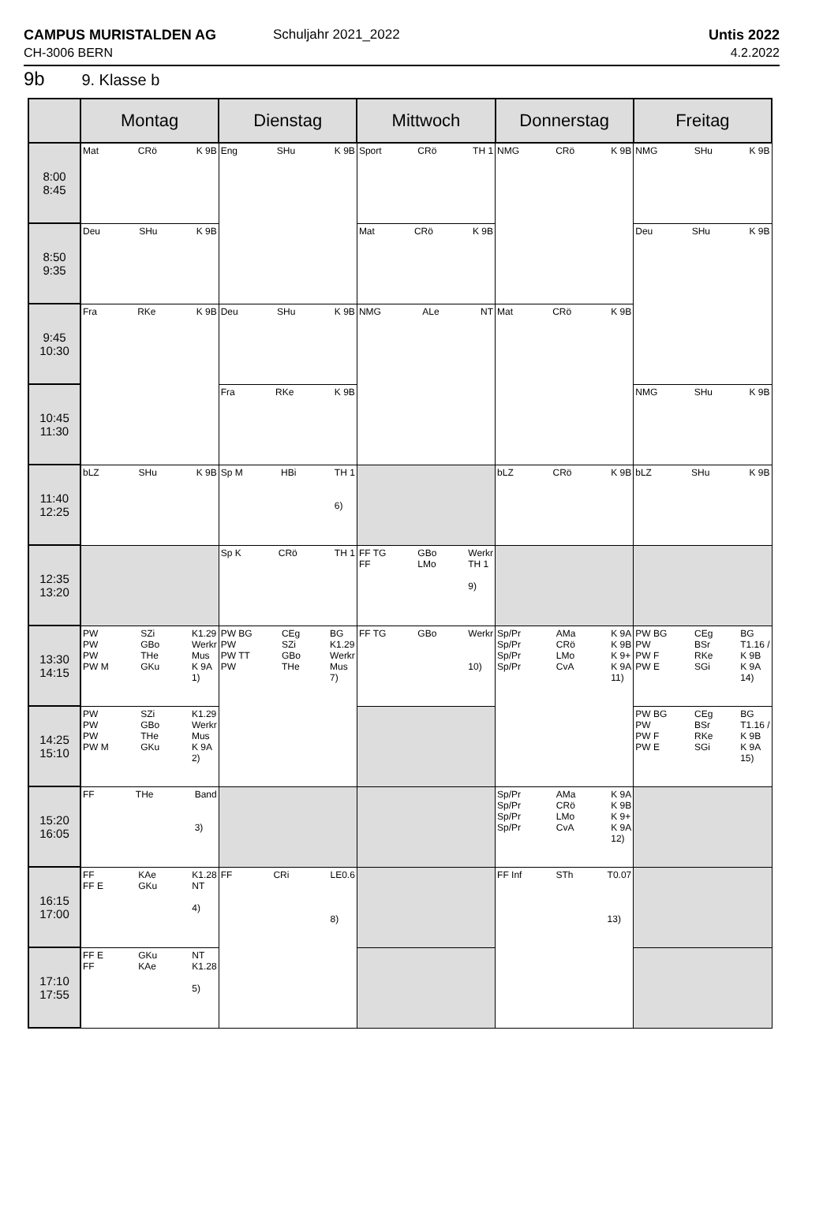CAMPUS MURISTALDEN AG
CH-3006 BERN
Schuljahr 2021_2022 Untis 2022
4.2.2022
9b 9. Klasse b
| | Montag | Dienstag | Mittwoch | Donnerstag | Freitag |
| --- | --- | --- | --- | --- | --- |
| 8:00 8:45 | Mat CRö K 9B | Eng SHu K 9B | Sport CRö TH 1 | NMG CRö K 9B | NMG SHu K 9B |
| 8:50 9:35 | Deu SHu K 9B | | Mat CRö K 9B | | Deu SHu K 9B |
| 9:45 10:30 | Fra RKe K 9B | Deu SHu K 9B | NMG ALe NT | Mat CRö K 9B | |
| 10:45 11:30 | | Fra RKe K 9B | | | NMG SHu K 9B |
| 11:40 12:25 | bLZ SHu K 9B | Sp M HBi TH 1 6) | | bLZ CRö K 9B | bLZ SHu K 9B |
| 12:35 13:20 | | Sp K CRö TH 1 | FF TG FF GBo LMo Werkr TH 1 9) | | |
| 13:30 14:15 | PW PW PW PW M SZi GBo THe GKu K1.29 Werkr Mus K 9A 1) | PW BG PW PW TT PW CEg SZi GBo THe BG K1.29 Werkr Mus 7) | FF TG GBo Werkr 10) | Sp/Pr Sp/Pr Sp/Pr Sp/Pr AMa CRö LMo CvA K 9A K 9B K 9+ K 9A 11) | PW BG PW PW F PW E CEg BSr RKe SGi BG T1.16 / K 9B K 9A 14) |
| 14:25 15:10 | PW PW PW PW M SZi GBo THe GKu K1.29 Werkr Mus K 9A 2) | | | | PW BG PW PW F PW E CEg BSr RKe SGi BG T1.16 / K 9B K 9A 15) |
| 15:20 16:05 | FF THe Band 3) | | | Sp/Pr Sp/Pr Sp/Pr Sp/Pr AMa CRö LMo CvA K 9A K 9B K 9+ K 9A 12) | |
| 16:15 17:00 | FF FF E KAe GKu K1.28 NT 4) | FF CRi LE0.6 8) | | FF Inf STh T0.07 13) | |
| 17:10 17:55 | FF E FF GKu KAe NT K1.28 5) | | | | |